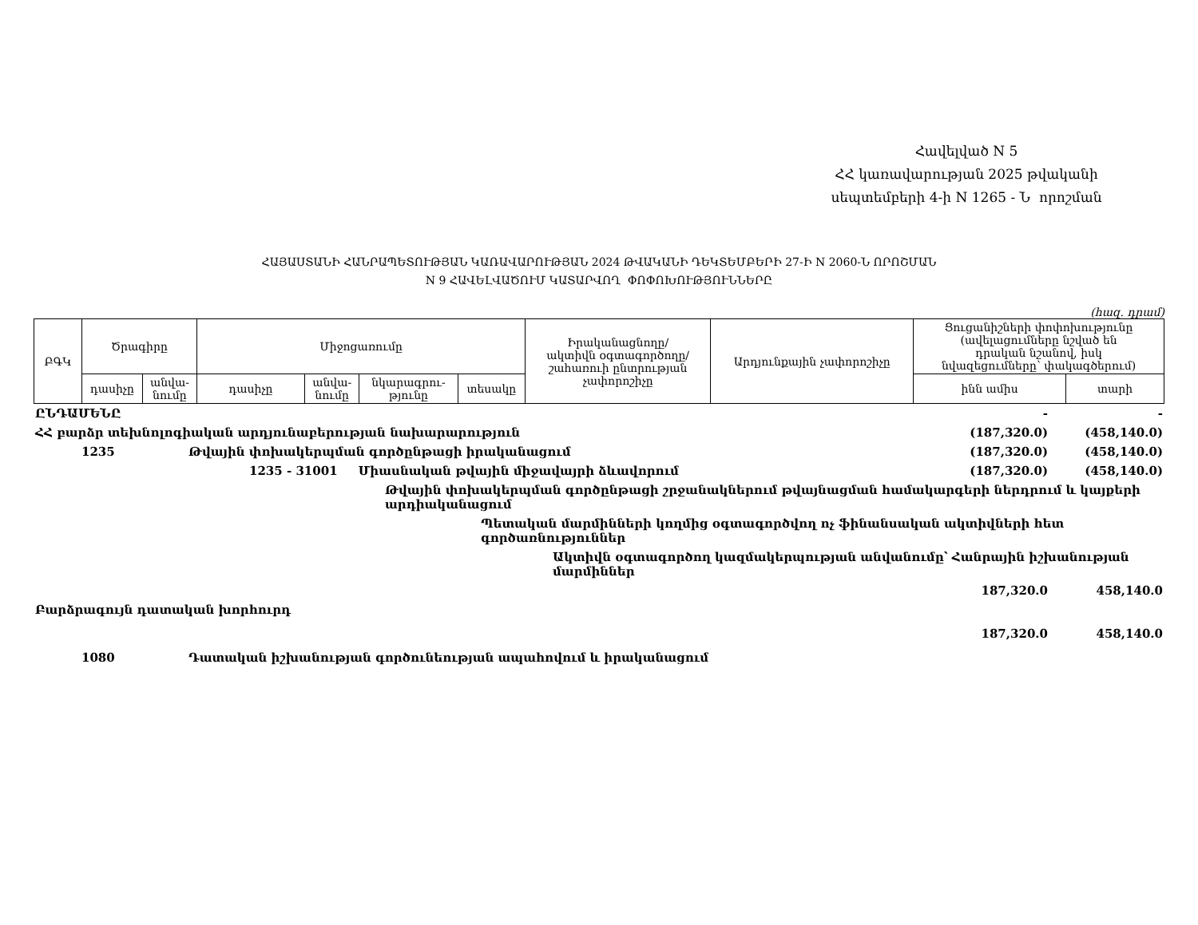Հավելված N 5
ՀՀ կառավարության 2025 թվականի
սեպտեմբերի 4-ի N 1265 - Ն որոշման
ՀԱՅԱՍՏԱՆԻ ՀԱՆՐԱՊԵՏՈՒԹՅԱՆ ԿԱՌԱՎԱՐՈՒԹՅԱՆ 2024 ԹՎԱԿԱՆԻ ԴԵԿՏԵՄԲԵՐԻ 27-Ի N 2060-Ն ՈՐՈՇՄԱՆ
N 9 ՀԱՎԵԼՎԱԾՈՒՄ ԿԱՏԱՐՎՈՂ ՓՈՓՈԽՈՒԹՅՈՒՆՆԵՐԸ
(հազ. դրամ)
| ԲԳԿ | Ծրագիրը | | Միջոցառումը | | | | Իրականացնողը/ ակտիվն օգտագործողը/ շահառուի ընտրության չափորոշիչը | Արդյունքային չափորոշիչը | Ցուցանիշների փոփոխությունը (ավելացումները նշված են դրական նշանով, իսկ նվազեցումները՝ փակագծերում) | |
| --- | --- | --- | --- | --- | --- | --- | --- | --- | --- | --- |
| | դասիչը | անվա- նումը | դասիչը | անվա- նումը | նկարագրու- թյունը | տեսակը | | | ինն ամիս | տարի |
| ԸՆԴԱՄԵՆԸ | | - | - |
| ՀՀ բարձր տեխնոլոգիական արդյունաբերության նախարարություն | | (187,320.0) | (458,140.0) |
| 1235 | Թվային փոխակերպման գործընթացի իրականացում | (187,320.0) | (458,140.0) |
| 1235 - 31001 Միասնական թվային միջավայրի ձևավորում | | (187,320.0) | (458,140.0) |
| Թվային փոխակերպման գործընթացի շրջանակներում թվայնացման համակարգերի ներդրում և կայքերի արդիականացում | | | |
| Պետական մարմինների կողմից օգտագործվող ոչ ֆինանսական ակտիվների հետ գործառնություններ | | | |
| Ակտիվն օգտագործող կազմակերպության անվանումը՝ Հանրային իշխանության մարմիններ | | | |
| | | 187,320.0 | 458,140.0 |
| Բարձրագույն դատական խորհուրդ | | | |
| | | 187,320.0 | 458,140.0 |
| 1080 | Դատական իշխանության գործունեության ապահովում և իրականացում | | |